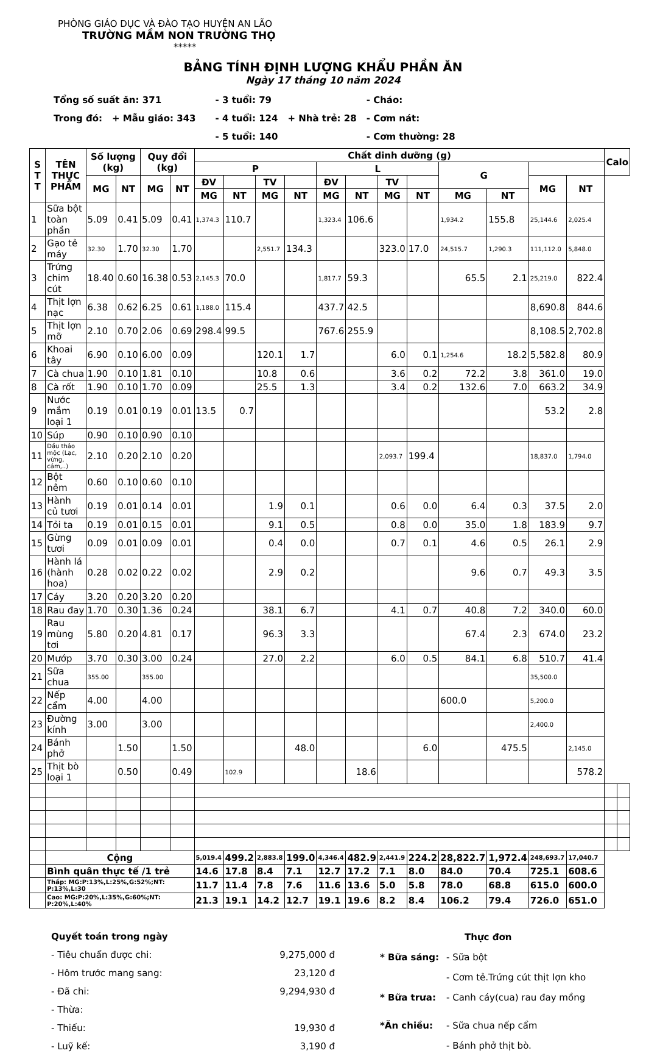PHÒNG GIÁO DỤC VÀ ĐÀO TẠO HUYỆN AN LÃO
TRƯỜNG MẦM NON TRƯỜNG THỌ
*****
BẢNG TÍNH ĐỊNH LƯỢNG KHẨU PHẦN ĂN
Ngày 17 tháng 10 năm 2024
| Tổng số suất ăn: 371 | | | - 3 tuổi: 79 | | - Cháo: |
| Trong đó: | + Mẫu giáo: 343 | | - 4 tuổi: 124 | + Nhà trẻ: 28 | - Cơm nát: |
| | | | - 5 tuổi: 140 | | - Cơm thường: 28 |
| S T T | TÊN THỰC PHẨM | Số lượng (kg) | | Quy đổi (kg) | | Chất dinh dưỡng (g) | | | | | | | | | | | | Calo | |
| --- | --- | --- | --- | --- | --- | --- | --- | --- | --- | --- | --- | --- | --- | --- | --- | --- | --- | --- | --- |
| | | | | | | P | | | | L | | | | G | | | | | |
| | | MG | NT | MG | NT | ĐV | | TV | | ĐV | | TV | | | | MG | NT | | |
| | | | | | | MG | NT | MG | NT | MG | NT | MG | NT | MG | NT | | | | |
| 1 | Sữa bột toàn phần | 5.09 | 0.41 | 5.09 | 0.41 | 1,374.3 | 110.7 | | | 1,323.4 | 106.6 | | | 1,934.2 | 155.8 | 25,144.6 | 2,025.4 | | |
| 2 | Gạo tẻ máy | 32.30 | 1.70 | 32.30 | 1.70 | | | 2,551.7 | 134.3 | | | 323.0 | 17.0 | 24,515.7 | 1,290.3 | 111,112.0 | 5,848.0 | | |
| 3 | Trứng chim cút | 18.40 | 0.60 | 16.38 | 0.53 | 2,145.3 | 70.0 | | | 1,817.7 | 59.3 | | | 65.5 | 2.1 | 25,219.0 | 822.4 | | |
| 4 | Thịt lợn nạc | 6.38 | 0.62 | 6.25 | 0.61 | 1,188.0 | 115.4 | | | 437.7 | 42.5 | | | | | 8,690.8 | 844.6 | | |
| 5 | Thịt lợn mỡ | 2.10 | 0.70 | 2.06 | 0.69 | 298.4 | 99.5 | | | 767.6 | 255.9 | | | | | 8,108.5 | 2,702.8 | | |
| 6 | Khoai tây | 6.90 | 0.10 | 6.00 | 0.09 | | | 120.1 | 1.7 | | | 6.0 | 0.1 | 1,254.6 | 18.2 | 5,582.8 | 80.9 | | |
| 7 | Cà chua | 1.90 | 0.10 | 1.81 | 0.10 | | | 10.8 | 0.6 | | | 3.6 | 0.2 | 72.2 | 3.8 | 361.0 | 19.0 | | |
| 8 | Cà rốt | 1.90 | 0.10 | 1.70 | 0.09 | | | 25.5 | 1.3 | | | 3.4 | 0.2 | 132.6 | 7.0 | 663.2 | 34.9 | | |
| 9 | Nước mắm loại 1 | 0.19 | 0.01 | 0.19 | 0.01 | 13.5 | 0.7 | | | | | | | | | 53.2 | 2.8 | | |
| 10 | Súp | 0.90 | 0.10 | 0.90 | 0.10 | | | | | | | | | | | | | | |
| 11 | Dầu thảo mộc (Lạc, vừng, cám,..) | 2.10 | 0.20 | 2.10 | 0.20 | | | | | | | 2,093.7 | 199.4 | | | 18,837.0 | 1,794.0 | | |
| 12 | Bột nêm | 0.60 | 0.10 | 0.60 | 0.10 | | | | | | | | | | | | | | |
| 13 | Hành củ tươi | 0.19 | 0.01 | 0.14 | 0.01 | | | 1.9 | 0.1 | | | 0.6 | 0.0 | 6.4 | 0.3 | 37.5 | 2.0 | | |
| 14 | Tỏi ta | 0.19 | 0.01 | 0.15 | 0.01 | | | 9.1 | 0.5 | | | 0.8 | 0.0 | 35.0 | 1.8 | 183.9 | 9.7 | | |
| 15 | Gừng tươi | 0.09 | 0.01 | 0.09 | 0.01 | | | 0.4 | 0.0 | | | 0.7 | 0.1 | 4.6 | 0.5 | 26.1 | 2.9 | | |
| 16 | Hành lá (hành hoa) | 0.28 | 0.02 | 0.22 | 0.02 | | | 2.9 | 0.2 | | | | | 9.6 | 0.7 | 49.3 | 3.5 | | |
| 17 | Cáy | 3.20 | 0.20 | 3.20 | 0.20 | | | | | | | | | | | | | | |
| 18 | Rau đay | 1.70 | 0.30 | 1.36 | 0.24 | | | 38.1 | 6.7 | | | 4.1 | 0.7 | 40.8 | 7.2 | 340.0 | 60.0 | | |
| 19 | Rau mùng tơi | 5.80 | 0.20 | 4.81 | 0.17 | | | 96.3 | 3.3 | | | | | 67.4 | 2.3 | 674.0 | 23.2 | | |
| 20 | Mướp | 3.70 | 0.30 | 3.00 | 0.24 | | | 27.0 | 2.2 | | | 6.0 | 0.5 | 84.1 | 6.8 | 510.7 | 41.4 | | |
| 21 | Sữa chua | 355.00 | | 355.00 | | | | | | | | | | | | 35,500.0 | | | |
| 22 | Nếp cẩm | 4.00 | | 4.00 | | | | | | | | | | 600.0 | | 5,200.0 | | | |
| 23 | Đường kính | 3.00 | | 3.00 | | | | | | | | | | | | 2,400.0 | | | |
| 24 | Bánh phở | | 1.50 | | 1.50 | | | | 48.0 | | | | 6.0 | | 475.5 | | 2,145.0 | | |
| 25 | Thịt bò loại 1 | | 0.50 | | 0.49 | | 102.9 | | | | 18.6 | | | | | | 578.2 | | |
| | Cộng | | | | | 5,019.4 | 499.2 | 2,883.8 | 199.0 | 4,346.4 | 482.9 | 2,441.9 | 224.2 | 28,822.7 | 1,972.4 | 248,693.7 | 17,040.7 | | |
| | Bình quân thực tế /1 trẻ | | | | | 14.6 | 17.8 | 8.4 | 7.1 | 12.7 | 17.2 | 7.1 | 8.0 | 84.0 | 70.4 | 725.1 | 608.6 | | |
| | Thấp: MG:P:13%,L:25%,G:52%;NT: P:13%,L:30 | | | | | 11.7 | 11.4 | 7.8 | 7.6 | 11.6 | 13.6 | 5.0 | 5.8 | 78.0 | 68.8 | 615.0 | 600.0 | | |
| | Cao: MG:P:20%,L:35%,G:60%;NT: P:20%,L:40% | | | | | 21.3 | 19.1 | 14.2 | 12.7 | 19.1 | 19.6 | 8.2 | 8.4 | 106.2 | 79.4 | 726.0 | 651.0 | | |
| Quyết toán trong ngày | |
| - Tiêu chuẩn được chi: | 9,275,000 đ |
| - Hôm trước mang sang: | 23,120 đ |
| - Đã chi: | 9,294,930 đ |
| - Thừa: | |
| - Thiếu: | 19,930 đ |
| - Luỹ kế: | 3,190 đ |
| | Thực đơn |
| * Bữa sáng: | - Sữa bột |
| | - Cơm tẻ.Trứng cút thịt lợn kho |
| * Bữa trưa: | - Canh cáy(cua) rau đay mồng |
| *Ăn chiều: | - Sữa chua nếp cẩm |
| | - Bánh phở thịt bò. |